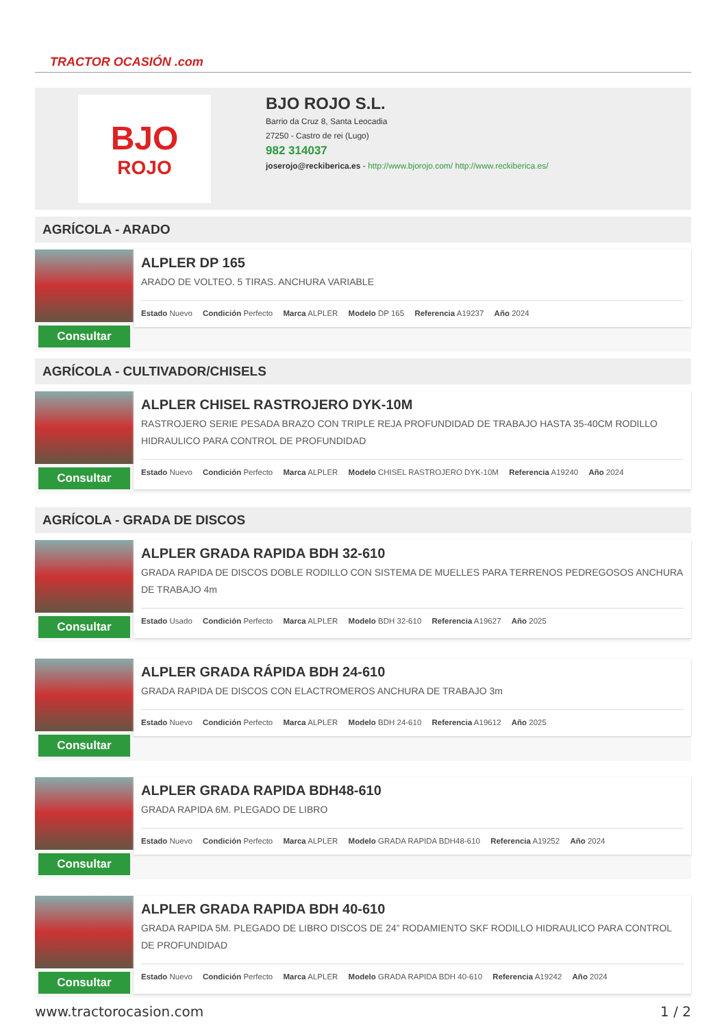TRACTOR OCASIÓN .com
BJO
ROJO
BJO ROJO S.L.
Barrio da Cruz 8, Santa Leocadia
27250 - Castro de rei (Lugo)
982 314037
joserojo@reckiberica.es - http://www.bjorojo.com/ http://www.reckiberica.es/
AGRÍCOLA - ARADO
Consultar
ALPLER DP 165
ARADO DE VOLTEO. 5 TIRAS. ANCHURA VARIABLE
Estado Nuevo Condición Perfecto Marca ALPLER Modelo DP 165 Referencia A19237 Año 2024
AGRÍCOLA - CULTIVADOR/CHISELS
Consultar
ALPLER CHISEL RASTROJERO DYK-10M
RASTROJERO SERIE PESADA BRAZO CON TRIPLE REJA PROFUNDIDAD DE TRABAJO HASTA 35-40CM RODILLO HIDRAULICO PARA CONTROL DE PROFUNDIDAD
Estado Nuevo Condición Perfecto Marca ALPLER Modelo CHISEL RASTROJERO DYK-10M Referencia A19240 Año 2024
AGRÍCOLA - GRADA DE DISCOS
Consultar
ALPLER GRADA RAPIDA BDH 32-610
GRADA RAPIDA DE DISCOS DOBLE RODILLO CON SISTEMA DE MUELLES PARA TERRENOS PEDREGOSOS ANCHURA DE TRABAJO 4m
Estado Usado Condición Perfecto Marca ALPLER Modelo BDH 32-610 Referencia A19627 Año 2025
Consultar
ALPLER GRADA RÁPIDA BDH 24-610
GRADA RAPIDA DE DISCOS CON ELACTROMEROS ANCHURA DE TRABAJO 3m
Estado Nuevo Condición Perfecto Marca ALPLER Modelo BDH 24-610 Referencia A19612 Año 2025
Consultar
ALPLER GRADA RAPIDA BDH48-610
GRADA RAPIDA 6M. PLEGADO DE LIBRO
Estado Nuevo Condición Perfecto Marca ALPLER Modelo GRADA RAPIDA BDH48-610 Referencia A19252 Año 2024
Consultar
ALPLER GRADA RAPIDA BDH 40-610
GRADA RAPIDA 5M. PLEGADO DE LIBRO DISCOS DE 24” RODAMIENTO SKF RODILLO HIDRAULICO PARA CONTROL DE PROFUNDIDAD
Estado Nuevo Condición Perfecto Marca ALPLER Modelo GRADA RAPIDA BDH 40-610 Referencia A19242 Año 2024
www.tractorocasion.com 1 / 2